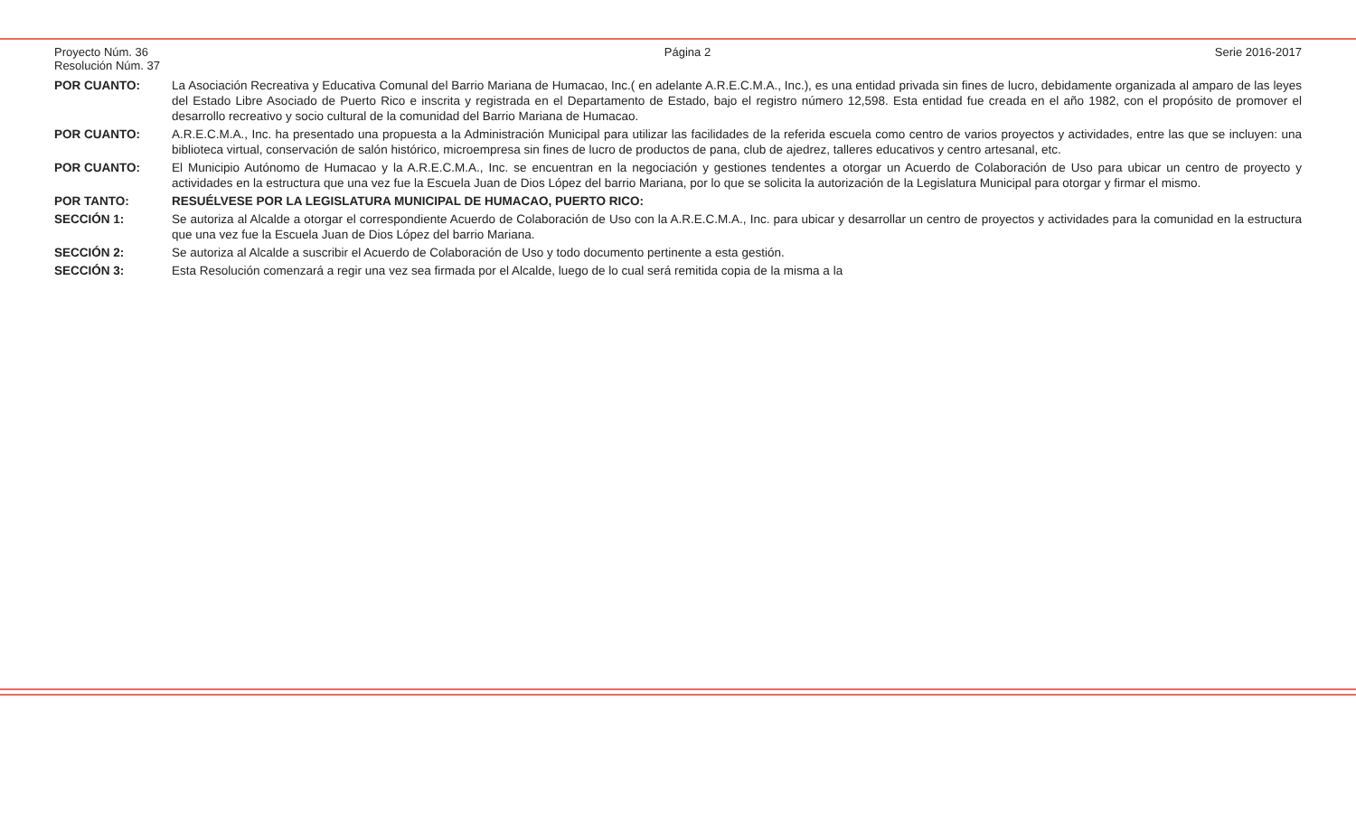Proyecto Núm. 36
Resolución Núm. 37
Página 2 Serie 2016-2017
POR CUANTO: La Asociación Recreativa y Educativa Comunal del Barrio Mariana de Humacao, Inc.( en adelante A.R.E.C.M.A., Inc.), es una entidad privada sin fines de lucro, debidamente organizada al amparo de las leyes del Estado Libre Asociado de Puerto Rico e inscrita y registrada en el Departamento de Estado, bajo el registro número 12,598. Esta entidad fue creada en el año 1982, con el propósito de promover el desarrollo recreativo y socio cultural de la comunidad del Barrio Mariana de Humacao.
POR CUANTO: A.R.E.C.M.A., Inc. ha presentado una propuesta a la Administración Municipal para utilizar las facilidades de la referida escuela como centro de varios proyectos y actividades, entre las que se incluyen: una biblioteca virtual, conservación de salón histórico, microempresa sin fines de lucro de productos de pana, club de ajedrez, talleres educativos y centro artesanal, etc.
POR CUANTO: El Municipio Autónomo de Humacao y la A.R.E.C.M.A., Inc. se encuentran en la negociación y gestiones tendentes a otorgar un Acuerdo de Colaboración de Uso para ubicar un centro de proyecto y actividades en la estructura que una vez fue la Escuela Juan de Dios López del barrio Mariana, por lo que se solicita la autorización de la Legislatura Municipal para otorgar y firmar el mismo.
POR TANTO: RESUÉLVESE POR LA LEGISLATURA MUNICIPAL DE HUMACAO, PUERTO RICO:
SECCIÓN 1: Se autoriza al Alcalde a otorgar el correspondiente Acuerdo de Colaboración de Uso con la A.R.E.C.M.A., Inc. para ubicar y desarrollar un centro de proyectos y actividades para la comunidad en la estructura que una vez fue la Escuela Juan de Dios López del barrio Mariana.
SECCIÓN 2: Se autoriza al Alcalde a suscribir el Acuerdo de Colaboración de Uso y todo documento pertinente a esta gestión.
SECCIÓN 3: Esta Resolución comenzará a regir una vez sea firmada por el Alcalde, luego de lo cual será remitida copia de la misma a la